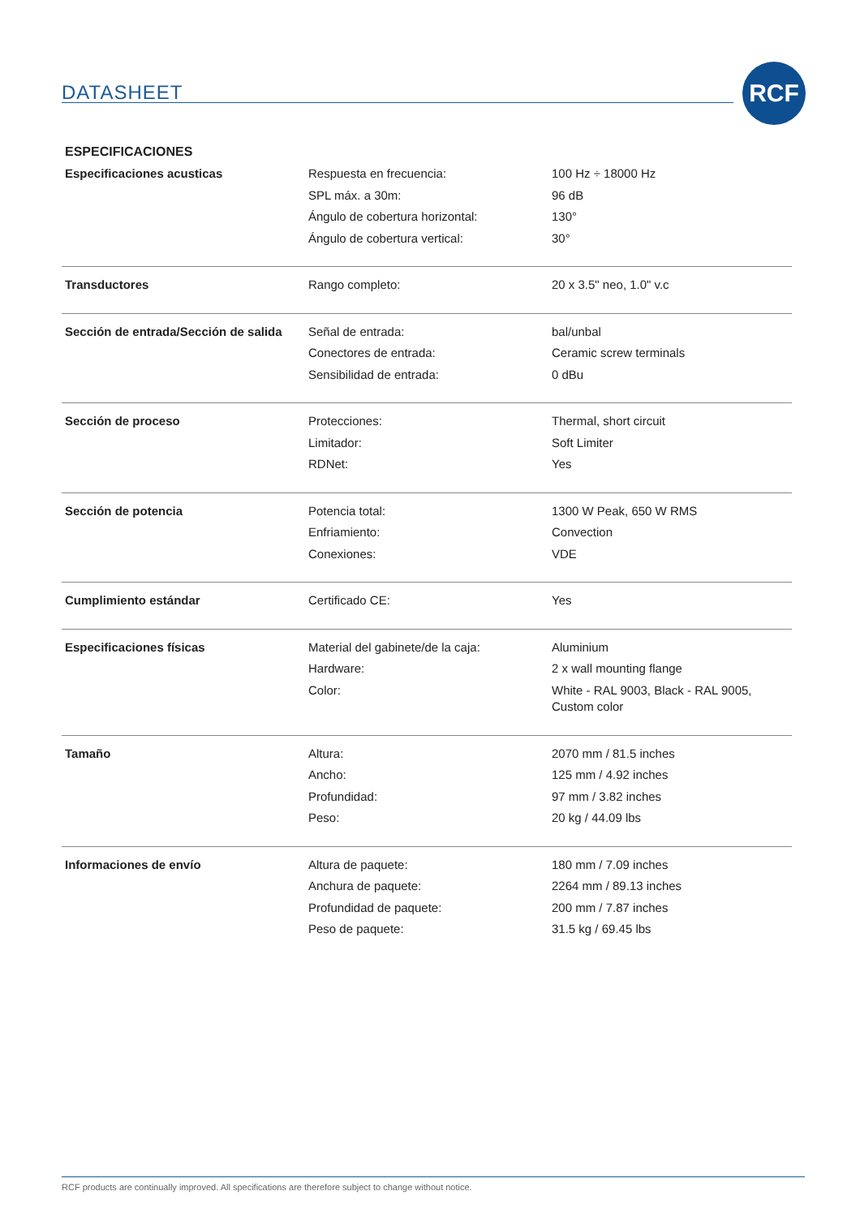DATASHEET
RCF
ESPECIFICACIONES
| Especificaciones acusticas | Respuesta en frecuencia: | 100 Hz ÷ 18000 Hz |
| | SPL máx. a 30m: | 96 dB |
| | Ángulo de cobertura horizontal: | 130° |
| | Ángulo de cobertura vertical: | 30° |
| Transductores | Rango completo: | 20 x 3.5" neo, 1.0" v.c |
| Sección de entrada/Sección de salida | Señal de entrada: | bal/unbal |
| | Conectores de entrada: | Ceramic screw terminals |
| | Sensibilidad de entrada: | 0 dBu |
| Sección de proceso | Protecciones: | Thermal, short circuit |
| | Limitador: | Soft Limiter |
| | RDNet: | Yes |
| Sección de potencia | Potencia total: | 1300 W Peak, 650 W RMS |
| | Enfriamiento: | Convection |
| | Conexiones: | VDE |
| Cumplimiento estándar | Certificado CE: | Yes |
| Especificaciones físicas | Material del gabinete/de la caja: | Aluminium |
| | Hardware: | 2 x wall mounting flange |
| | Color: | White - RAL 9003, Black - RAL 9005, Custom color |
| Tamaño | Altura: | 2070 mm / 81.5 inches |
| | Ancho: | 125 mm / 4.92 inches |
| | Profundidad: | 97 mm / 3.82 inches |
| | Peso: | 20 kg / 44.09 lbs |
| Informaciones de envío | Altura de paquete: | 180 mm / 7.09 inches |
| | Anchura de paquete: | 2264 mm / 89.13 inches |
| | Profundidad de paquete: | 200 mm / 7.87 inches |
| | Peso de paquete: | 31.5 kg / 69.45 lbs |
RCF products are continually improved. All specifications are therefore subject to change without notice.